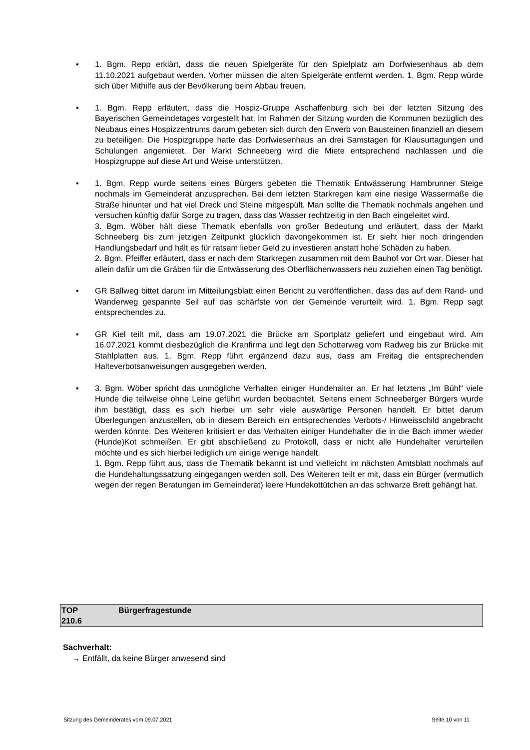• 1. Bgm. Repp erklärt, dass die neuen Spielgeräte für den Spielplatz am Dorfwiesenhaus ab dem 11.10.2021 aufgebaut werden. Vorher müssen die alten Spielgeräte entfernt werden. 1. Bgm. Repp würde sich über Mithilfe aus der Bevölkerung beim Abbau freuen.
• 1. Bgm. Repp erläutert, dass die Hospiz-Gruppe Aschaffenburg sich bei der letzten Sitzung des Bayerischen Gemeindetages vorgestellt hat. Im Rahmen der Sitzung wurden die Kommunen bezüglich des Neubaus eines Hospizzentrums darum gebeten sich durch den Erwerb von Bausteinen finanziell an diesem zu beteiligen. Die Hospizgruppe hatte das Dorfwiesenhaus an drei Samstagen für Klausurtagungen und Schulungen angemietet. Der Markt Schneeberg wird die Miete entsprechend nachlassen und die Hospizgruppe auf diese Art und Weise unterstützen.
• 1. Bgm. Repp wurde seitens eines Bürgers gebeten die Thematik Entwässerung Hambrunner Steige nochmals im Gemeinderat anzusprechen. Bei dem letzten Starkregen kam eine riesige Wassermaße die Straße hinunter und hat viel Dreck und Steine mitgespült. Man sollte die Thematik nochmals angehen und versuchen künftig dafür Sorge zu tragen, dass das Wasser rechtzeitig in den Bach eingeleitet wird.
3. Bgm. Wöber hält diese Thematik ebenfalls von großer Bedeutung und erläutert, dass der Markt Schneeberg bis zum jetzigen Zeitpunkt glücklich davongekommen ist. Er sieht hier noch dringenden Handlungsbedarf und hält es für ratsam lieber Geld zu investieren anstatt hohe Schäden zu haben.
2. Bgm. Pfeiffer erläutert, dass er nach dem Starkregen zusammen mit dem Bauhof vor Ort war. Dieser hat allein dafür um die Gräben für die Entwässerung des Oberflächenwassers neu zuziehen einen Tag benötigt.
• GR Ballweg bittet darum im Mitteilungsblatt einen Bericht zu veröffentlichen, dass das auf dem Rand- und Wanderweg gespannte Seil auf das schärfste von der Gemeinde verurteilt wird. 1. Bgm. Repp sagt entsprechendes zu.
• GR Kiel teilt mit, dass am 19.07.2021 die Brücke am Sportplatz geliefert und eingebaut wird. Am 16.07.2021 kommt diesbezüglich die Kranfirma und legt den Schotterweg vom Radweg bis zur Brücke mit Stahlplatten aus. 1. Bgm. Repp führt ergänzend dazu aus, dass am Freitag die entsprechenden Halteverbotsanweisungen ausgegeben werden.
• 3. Bgm. Wöber spricht das unmögliche Verhalten einiger Hundehalter an. Er hat letztens „Im Bühl“ viele Hunde die teilweise ohne Leine geführt wurden beobachtet. Seitens einem Schneeberger Bürgers wurde ihm bestätigt, dass es sich hierbei um sehr viele auswärtige Personen handelt. Er bittet darum Überlegungen anzustellen, ob in diesem Bereich ein entsprechendes Verbots-/ Hinweisschild angebracht werden könnte. Des Weiteren kritisiert er das Verhalten einiger Hundehalter die in die Bach immer wieder (Hunde)Kot schmeißen. Er gibt abschließend zu Protokoll, dass er nicht alle Hundehalter verurteilen möchte und es sich hierbei lediglich um einige wenige handelt.
1. Bgm. Repp führt aus, dass die Thematik bekannt ist und vielleicht im nächsten Amtsblatt nochmals auf die Hundehaltungssatzung eingegangen werden soll. Des Weiteren teilt er mit, dass ein Bürger (vermutlich wegen der regen Beratungen im Gemeinderat) leere Hundekottütchen an das schwarze Brett gehängt hat.
| TOP 210.6 | Bürgerfragestunde |
Sachverhalt:
→ Entfällt, da keine Bürger anwesend sind
Sitzung des Gemeinderates vom 09.07.2021 Seite 10 von 11